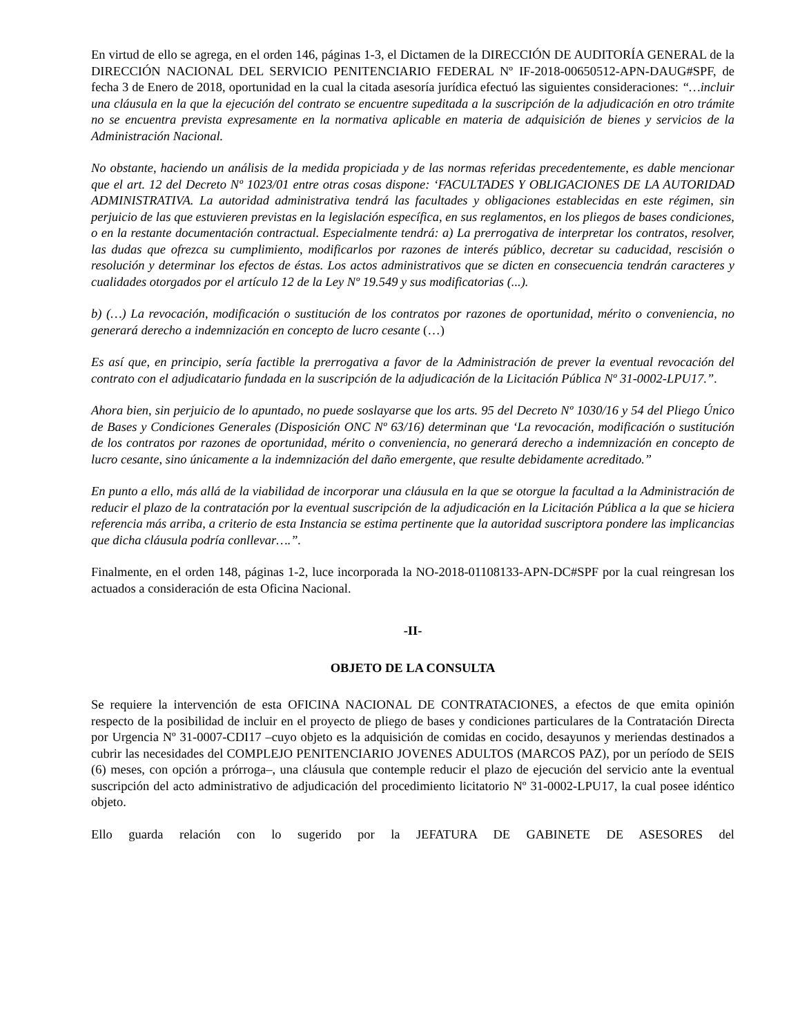En virtud de ello se agrega, en el orden 146, páginas 1-3, el Dictamen de la DIRECCIÓN DE AUDITORÍA GENERAL de la DIRECCIÓN NACIONAL DEL SERVICIO PENITENCIARIO FEDERAL Nº IF-2018-00650512-APN-DAUG#SPF, de fecha 3 de Enero de 2018, oportunidad en la cual la citada asesoría jurídica efectuó las siguientes consideraciones: “…incluir una cláusula en la que la ejecución del contrato se encuentre supeditada a la suscripción de la adjudicación en otro trámite no se encuentra prevista expresamente en la normativa aplicable en materia de adquisición de bienes y servicios de la Administración Nacional.
No obstante, haciendo un análisis de la medida propiciada y de las normas referidas precedentemente, es dable mencionar que el art. 12 del Decreto Nº 1023/01 entre otras cosas dispone: ‘FACULTADES Y OBLIGACIONES DE LA AUTORIDAD ADMINISTRATIVA. La autoridad administrativa tendrá las facultades y obligaciones establecidas en este régimen, sin perjuicio de las que estuvieren previstas en la legislación específica, en sus reglamentos, en los pliegos de bases condiciones, o en la restante documentación contractual. Especialmente tendrá: a) La prerrogativa de interpretar los contratos, resolver, las dudas que ofrezca su cumplimiento, modificarlos por razones de interés público, decretar su caducidad, rescisión o resolución y determinar los efectos de éstas. Los actos administrativos que se dicten en consecuencia tendrán caracteres y cualidades otorgados por el artículo 12 de la Ley Nº 19.549 y sus modificatorias (...).
b) (…) La revocación, modificación o sustitución de los contratos por razones de oportunidad, mérito o conveniencia, no generará derecho a indemnización en concepto de lucro cesante (…)
Es así que, en principio, sería factible la prerrogativa a favor de la Administración de prever la eventual revocación del contrato con el adjudicatario fundada en la suscripción de la adjudicación de la Licitación Pública Nº 31-0002-LPU17.”.
Ahora bien, sin perjuicio de lo apuntado, no puede soslayarse que los arts. 95 del Decreto Nº 1030/16 y 54 del Pliego Único de Bases y Condiciones Generales (Disposición ONC Nº 63/16) determinan que ‘La revocación, modificación o sustitución de los contratos por razones de oportunidad, mérito o conveniencia, no generará derecho a indemnización en concepto de lucro cesante, sino únicamente a la indemnización del daño emergente, que resulte debidamente acreditado.”
En punto a ello, más allá de la viabilidad de incorporar una cláusula en la que se otorgue la facultad a la Administración de reducir el plazo de la contratación por la eventual suscripción de la adjudicación en la Licitación Pública a la que se hiciera referencia más arriba, a criterio de esta Instancia se estima pertinente que la autoridad suscriptora pondere las implicancias que dicha cláusula podría conllevar….”.
Finalmente, en el orden 148, páginas 1-2, luce incorporada la NO-2018-01108133-APN-DC#SPF por la cual reingresan los actuados a consideración de esta Oficina Nacional.
-II-
OBJETO DE LA CONSULTA
Se requiere la intervención de esta OFICINA NACIONAL DE CONTRATACIONES, a efectos de que emita opinión respecto de la posibilidad de incluir en el proyecto de pliego de bases y condiciones particulares de la Contratación Directa por Urgencia Nº 31-0007-CDI17 –cuyo objeto es la adquisición de comidas en cocido, desayunos y meriendas destinados a cubrir las necesidades del COMPLEJO PENITENCIARIO JOVENES ADULTOS (MARCOS PAZ), por un período de SEIS (6) meses, con opción a prórroga–, una cláusula que contemple reducir el plazo de ejecución del servicio ante la eventual suscripción del acto administrativo de adjudicación del procedimiento licitatorio Nº 31-0002-LPU17, la cual posee idéntico objeto.
Ello guarda relación con lo sugerido por la JEFATURA DE GABINETE DE ASESORES del